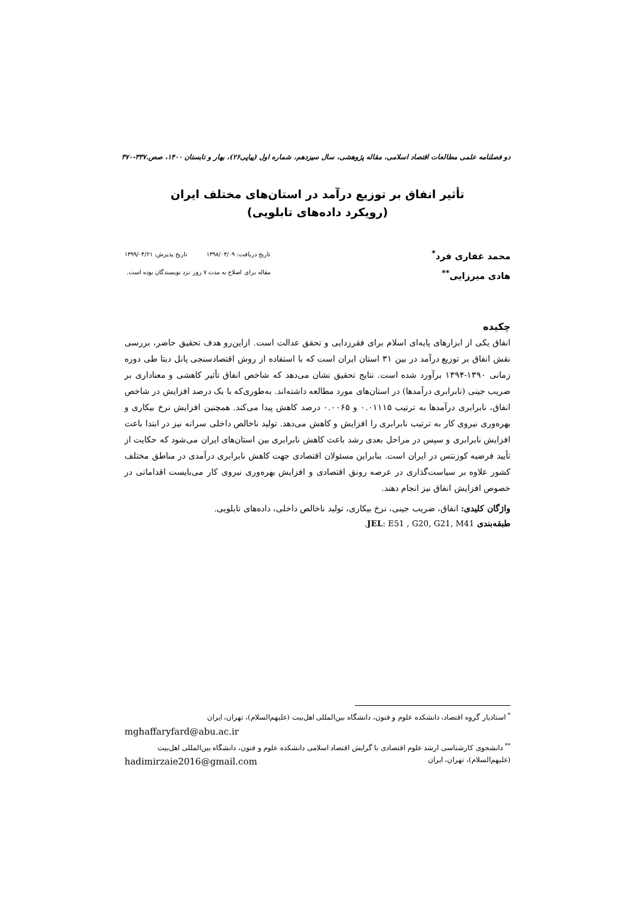دو فصلنامه علمی مطالعات اقتصاد اسلامی، مقاله پژوهشی، سال سیزدهم، شماره اول (پیاپی۲۶)، بهار و تابستان ۱۴۰۰، صص.۳۳۷-۳۷۰
تأثیر انفاق بر توزیع درآمد در استان‌های مختلف ایران
(رویکرد داده‌های تابلویی)
محمد غفاری فرد<sup>*</sup>
هادی میرزایی<sup>**</sup>
تاریخ دریافت: ۱۳۹۸/۰۴/۰۹ تاریخ پذیرش: ۱۳۹۹/۰۴/۲۱
مقاله برای اصلاح به مدت ۷ روز نزد نویسندگان بوده است.
چکیده
انفاق یکی از ابزارهای پایه‌ای اسلام برای فقرزدایی و تحقق عدالت است. ازاین‌رو هدف تحقیق حاضر، بررسی نقش انفاق بر توزیع درآمد در بین ۳۱ استان ایران است که با استفاده از روش اقتصادسنجی پانل دیتا طی دوره زمانی ۱۳۹۰-۱۳۹۴ برآورد شده است. نتایج تحقیق نشان می‌دهد که شاخص انفاق تأثیر کاهشی و معناداری بر ضریب جینی (نابرابری درآمدها) در استان‌های مورد مطالعه داشته‌اند. به‌طوری‌که با یک درصد افزایش در شاخص انفاق، نابرابری درآمدها به ترتیب ۰.۰۱۱۱۵ و ۰.۰۰۶۵ درصد کاهش پیدا می‌کند. همچنین افزایش نرخ بیکاری و بهره‌وری نیروی کار به ترتیب نابرابری را افزایش و کاهش می‌دهد. تولید ناخالص داخلی سرانه نیز در ابتدا باعث افزایش نابرابری و سپس در مراحل بعدی رشد باعث کاهش نابرابری بین استان‌های ایران می‌شود که حکایت از تأیید فرضیه کوزنتس در ایران است. بنابراین مسئولان اقتصادی جهت کاهش نابرابری درآمدی در مناطق مختلف کشور علاوه بر سیاست‌گذاری در عرصه رونق اقتصادی و افزایش بهره‌وری نیروی کار می‌بایست اقداماتی در خصوص افزایش انفاق نیز انجام دهند.
واژگان کلیدی: انفاق، ضریب جینی، نرخ بیکاری، تولید ناخالص داخلی، داده‌های تابلویی.
طبقه‌بندی JEL: E51 , G20, G21, M41.
<sup>*</sup> استادیار گروه اقتصاد، دانشکده علوم و فنون، دانشگاه بین‌المللی اهل‌بیت (علیهم‌السلام)، تهران، ایران
mghaffaryfard@abu.ac.ir
<sup>**</sup> دانشجوی کارشناسی ارشد علوم اقتصادی با گرایش اقتصاد اسلامی دانشکده علوم و فنون، دانشگاه بین‌المللی اهل‌بیت (علیهم‌السلام)، تهران، ایران hadimirzaie2016@gmail.com